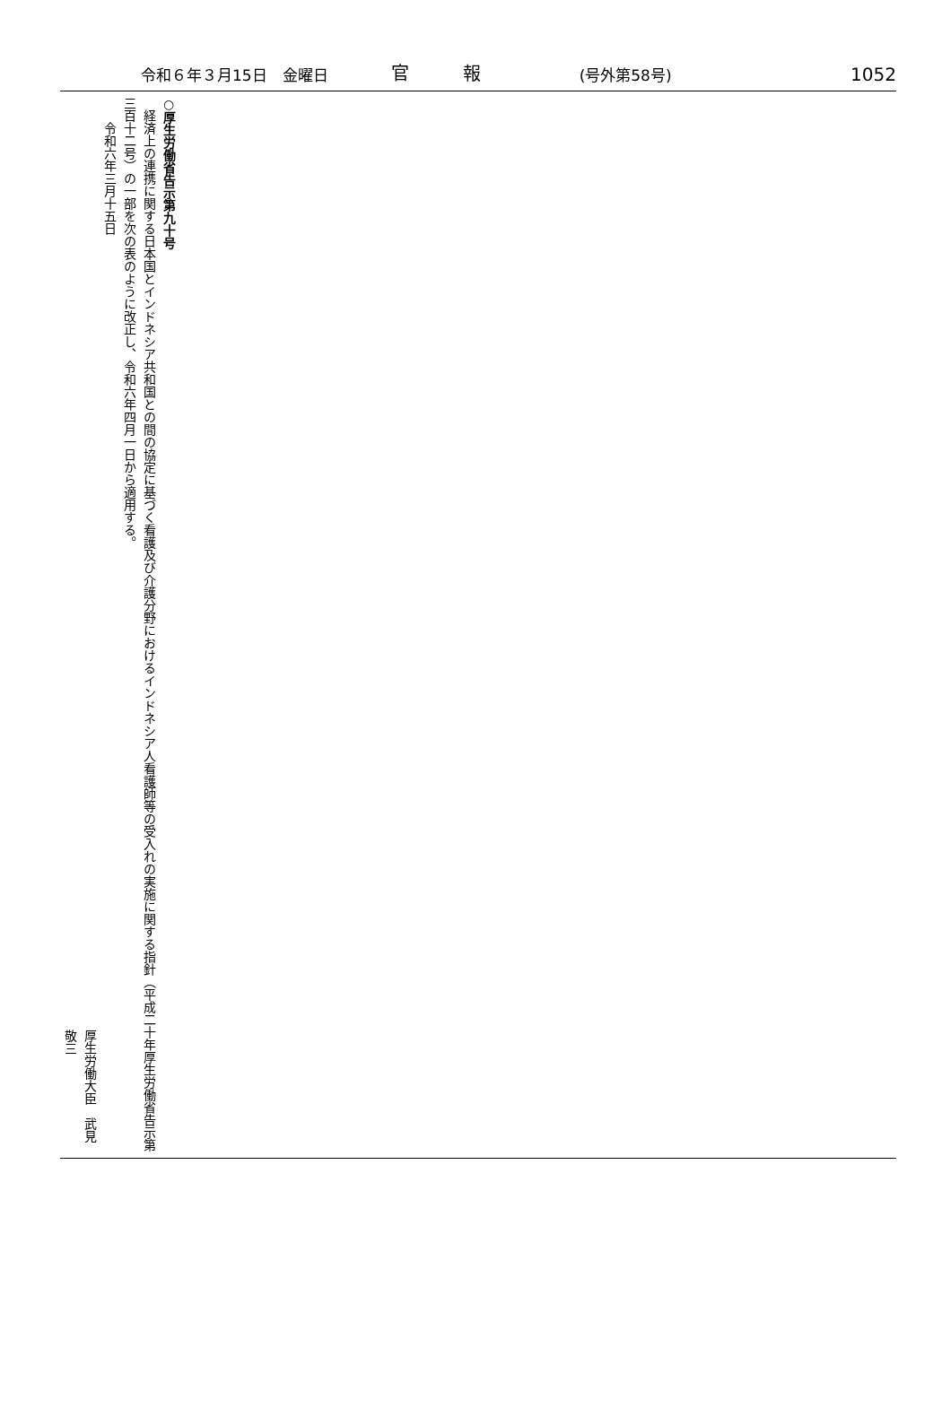令和６年３月15日　金曜日 官　　　報 (号外第58号) 1052
○厚生労働省告示第九十号
　経済上の連携に関する日本国とインドネシア共和国との間の協定に基づく看護及び介護分野におけるインドネシア人看護師等の受入れの実施に関する指針（平成二十年厚生労働省告示第三百十二号）の一部を次の表のように改正し、令和六年四月一日から適用する。
　　令和六年三月十五日
厚生労働大臣　武見　敬三